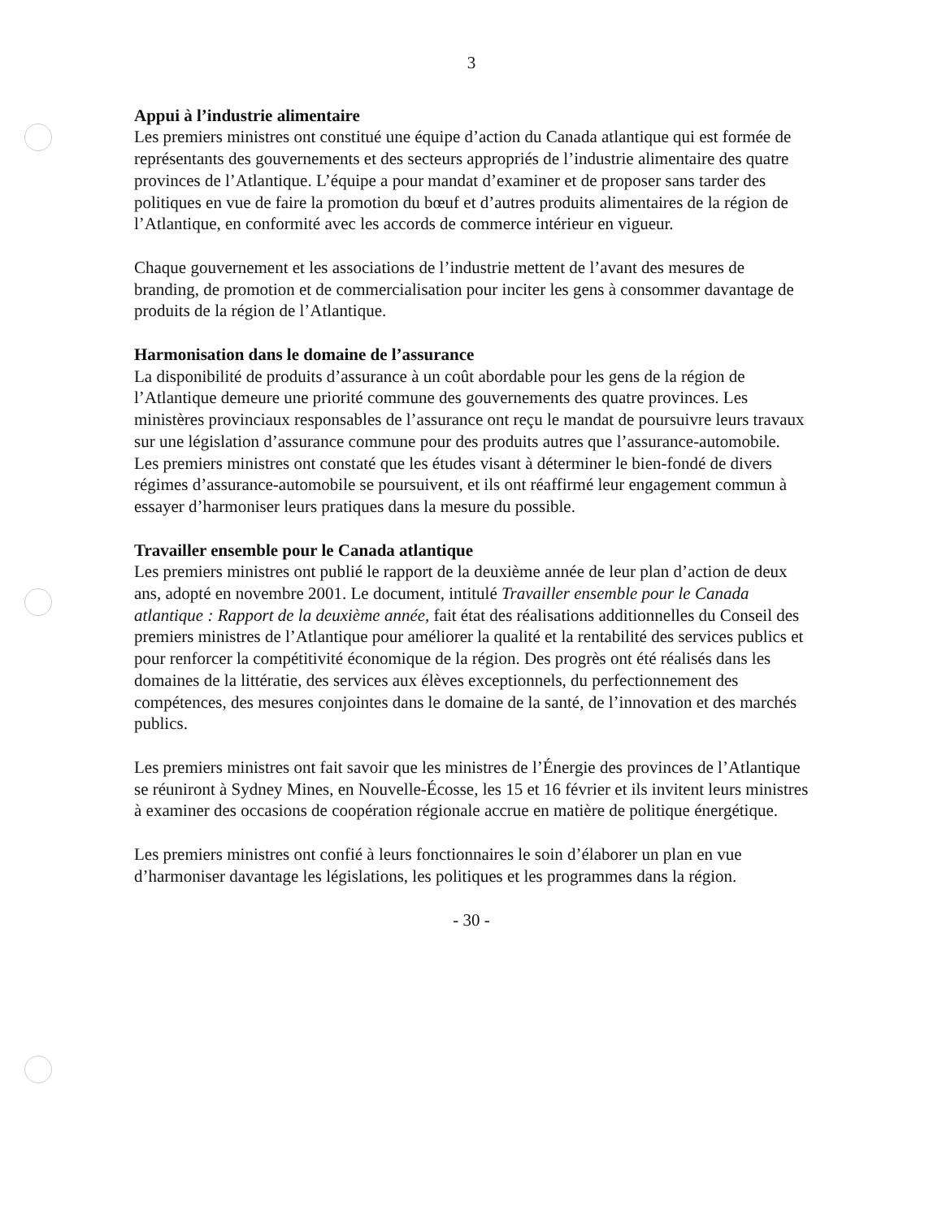3
Appui à l’industrie alimentaire
Les premiers ministres ont constitué une équipe d’action du Canada atlantique qui est formée de représentants des gouvernements et des secteurs appropriés de l’industrie alimentaire des quatre provinces de l’Atlantique. L’équipe a pour mandat d’examiner et de proposer sans tarder des politiques en vue de faire la promotion du bœuf et d’autres produits alimentaires de la région de l’Atlantique, en conformité avec les accords de commerce intérieur en vigueur.
Chaque gouvernement et les associations de l’industrie mettent de l’avant des mesures de branding, de promotion et de commercialisation pour inciter les gens à consommer davantage de produits de la région de l’Atlantique.
Harmonisation dans le domaine de l’assurance
La disponibilité de produits d’assurance à un coût abordable pour les gens de la région de l’Atlantique demeure une priorité commune des gouvernements des quatre provinces. Les ministères provinciaux responsables de l’assurance ont reçu le mandat de poursuivre leurs travaux sur une législation d’assurance commune pour des produits autres que l’assurance-automobile. Les premiers ministres ont constaté que les études visant à déterminer le bien-fondé de divers régimes d’assurance-automobile se poursuivent, et ils ont réaffirmé leur engagement commun à essayer d’harmoniser leurs pratiques dans la mesure du possible.
Travailler ensemble pour le Canada atlantique
Les premiers ministres ont publié le rapport de la deuxième année de leur plan d’action de deux ans, adopté en novembre 2001. Le document, intitulé Travailler ensemble pour le Canada atlantique : Rapport de la deuxième année, fait état des réalisations additionnelles du Conseil des premiers ministres de l’Atlantique pour améliorer la qualité et la rentabilité des services publics et pour renforcer la compétitivité économique de la région. Des progrès ont été réalisés dans les domaines de la littératie, des services aux élèves exceptionnels, du perfectionnement des compétences, des mesures conjointes dans le domaine de la santé, de l’innovation et des marchés publics.
Les premiers ministres ont fait savoir que les ministres de l’Énergie des provinces de l’Atlantique se réuniront à Sydney Mines, en Nouvelle-Écosse, les 15 et 16 février et ils invitent leurs ministres à examiner des occasions de coopération régionale accrue en matière de politique énergétique.
Les premiers ministres ont confié à leurs fonctionnaires le soin d’élaborer un plan en vue d’harmoniser davantage les législations, les politiques et les programmes dans la région.
- 30 -